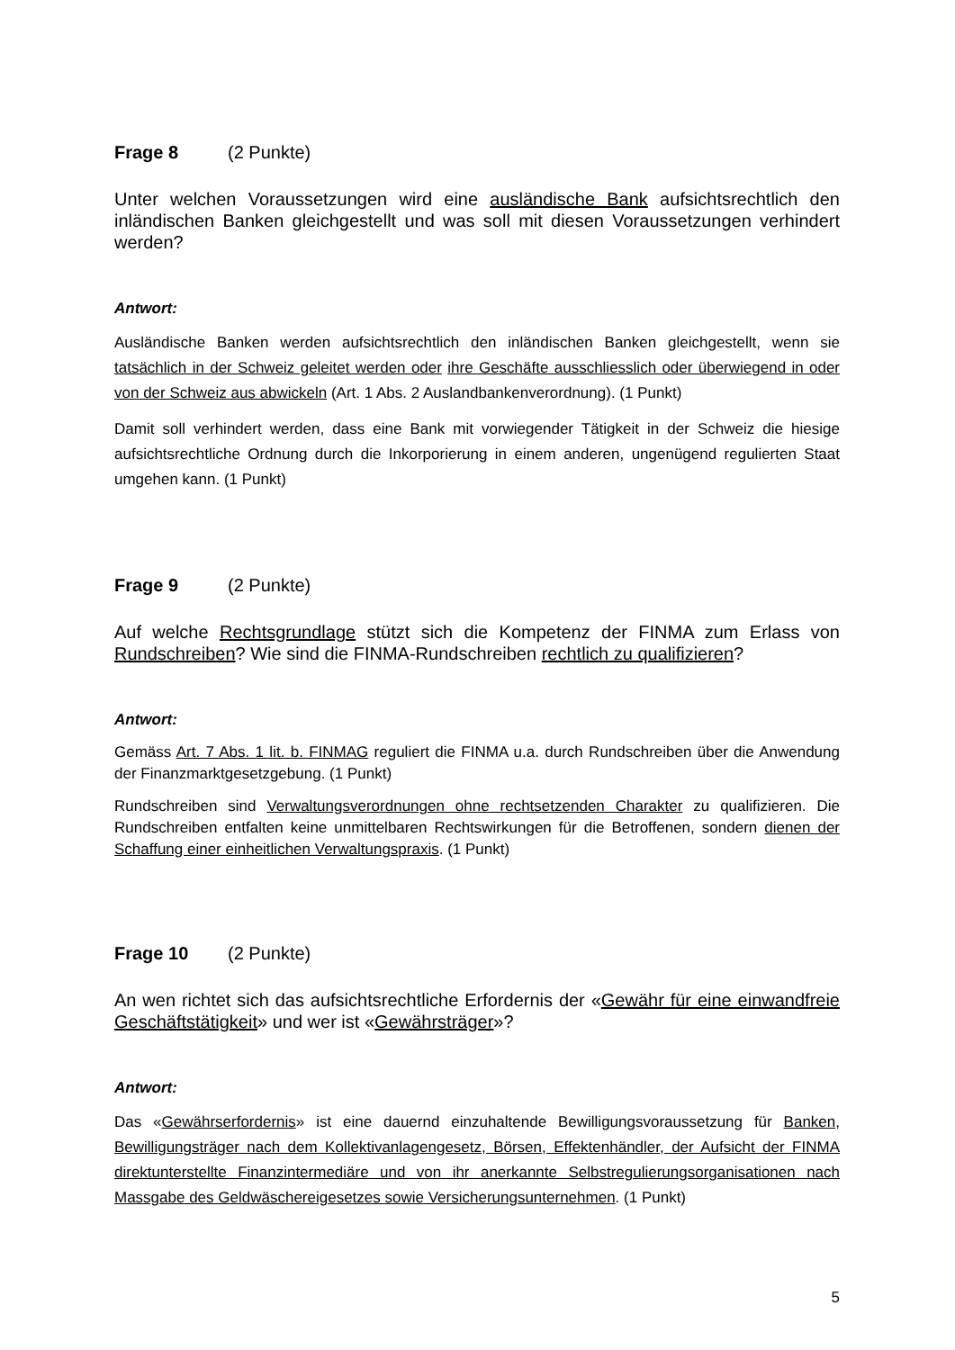Frage 8 (2 Punkte)
Unter welchen Voraussetzungen wird eine ausländische Bank aufsichtsrechtlich den inländischen Banken gleichgestellt und was soll mit diesen Voraussetzungen verhindert werden?
Antwort:
Ausländische Banken werden aufsichtsrechtlich den inländischen Banken gleichgestellt, wenn sie tatsächlich in der Schweiz geleitet werden oder ihre Geschäfte ausschliesslich oder überwiegend in oder von der Schweiz aus abwickeln (Art. 1 Abs. 2 Auslandbankenverordnung). (1 Punkt)
Damit soll verhindert werden, dass eine Bank mit vorwiegender Tätigkeit in der Schweiz die hiesige aufsichtsrechtliche Ordnung durch die Inkorporierung in einem anderen, ungenügend regulierten Staat umgehen kann. (1 Punkt)
Frage 9 (2 Punkte)
Auf welche Rechtsgrundlage stützt sich die Kompetenz der FINMA zum Erlass von Rundschreiben? Wie sind die FINMA-Rundschreiben rechtlich zu qualifizieren?
Antwort:
Gemäss Art. 7 Abs. 1 lit. b. FINMAG reguliert die FINMA u.a. durch Rundschreiben über die Anwendung der Finanzmarktgesetzgebung. (1 Punkt)
Rundschreiben sind Verwaltungsverordnungen ohne rechtsetzenden Charakter zu qualifizieren. Die Rundschreiben entfalten keine unmittelbaren Rechtswirkungen für die Betroffenen, sondern dienen der Schaffung einer einheitlichen Verwaltungspraxis. (1 Punkt)
Frage 10 (2 Punkte)
An wen richtet sich das aufsichtsrechtliche Erfordernis der «Gewähr für eine einwandfreie Geschäftstätigkeit» und wer ist «Gewährsträger»?
Antwort:
Das «Gewährserfordernis» ist eine dauernd einzuhaltende Bewilligungsvoraussetzung für Banken, Bewilligungsträger nach dem Kollektivanlagengesetz, Börsen, Effektenhändler, der Aufsicht der FINMA direktunterstellte Finanzintermediäre und von ihr anerkannte Selbstregulierungsorganisationen nach Massgabe des Geldwäschereigesetzes sowie Versicherungsunternehmen. (1 Punkt)
5